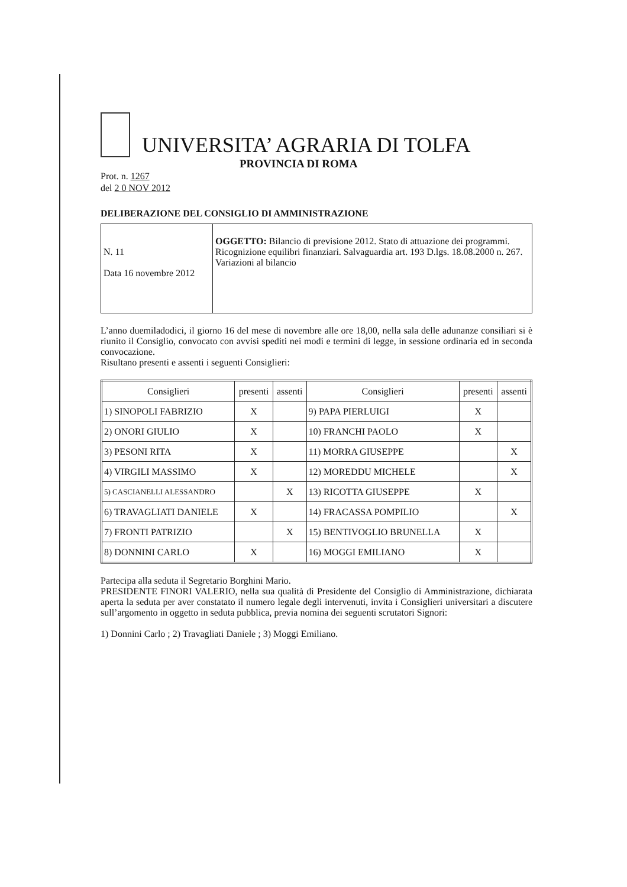UNIVERSITA’ AGRARIA DI TOLFA
PROVINCIA DI ROMA
Prot. n. 1267
del 2 0 NOV 2012
DELIBERAZIONE DEL CONSIGLIO DI AMMINISTRAZIONE
| N. 11 Data 16 novembre 2012 | OGGETTO: Bilancio di previsione 2012. Stato di attuazione dei programmi. Ricognizione equilibri finanziari. Salvaguardia art. 193 D.lgs. 18.08.2000 n. 267. Variazioni al bilancio |
L’anno duemiladodici, il giorno 16 del mese di novembre alle ore 18,00, nella sala delle adunanze consiliari si è riunito il Consiglio, convocato con avvisi spediti nei modi e termini di legge, in sessione ordinaria ed in seconda convocazione.
Risultano presenti e assenti i seguenti Consiglieri:
| Consiglieri | presenti | assenti | Consiglieri | presenti | assenti |
| --- | --- | --- | --- | --- | --- |
| 1) SINOPOLI FABRIZIO | X | | 9) PAPA PIERLUIGI | X | |
| 2) ONORI GIULIO | X | | 10) FRANCHI PAOLO | X | |
| 3) PESONI RITA | X | | 11) MORRA GIUSEPPE | | X |
| 4) VIRGILI MASSIMO | X | | 12) MOREDDU MICHELE | | X |
| 5) CASCIANELLI ALESSANDRO | | X | 13) RICOTTA GIUSEPPE | X | |
| 6) TRAVAGLIATI DANIELE | X | | 14) FRACASSA POMPILIO | | X |
| 7) FRONTI PATRIZIO | | X | 15) BENTIVOGLIO BRUNELLA | X | |
| 8) DONNINI CARLO | X | | 16) MOGGI EMILIANO | X | |
Partecipa alla seduta il Segretario Borghini Mario.
PRESIDENTE FINORI VALERIO, nella sua qualità di Presidente del Consiglio di Amministrazione, dichiarata aperta la seduta per aver constatato il numero legale degli intervenuti, invita i Consiglieri universitari a discutere sull’argomento in oggetto in seduta pubblica, previa nomina dei seguenti scrutatori Signori:
1) Donnini Carlo ; 2) Travagliati Daniele ; 3) Moggi Emiliano.